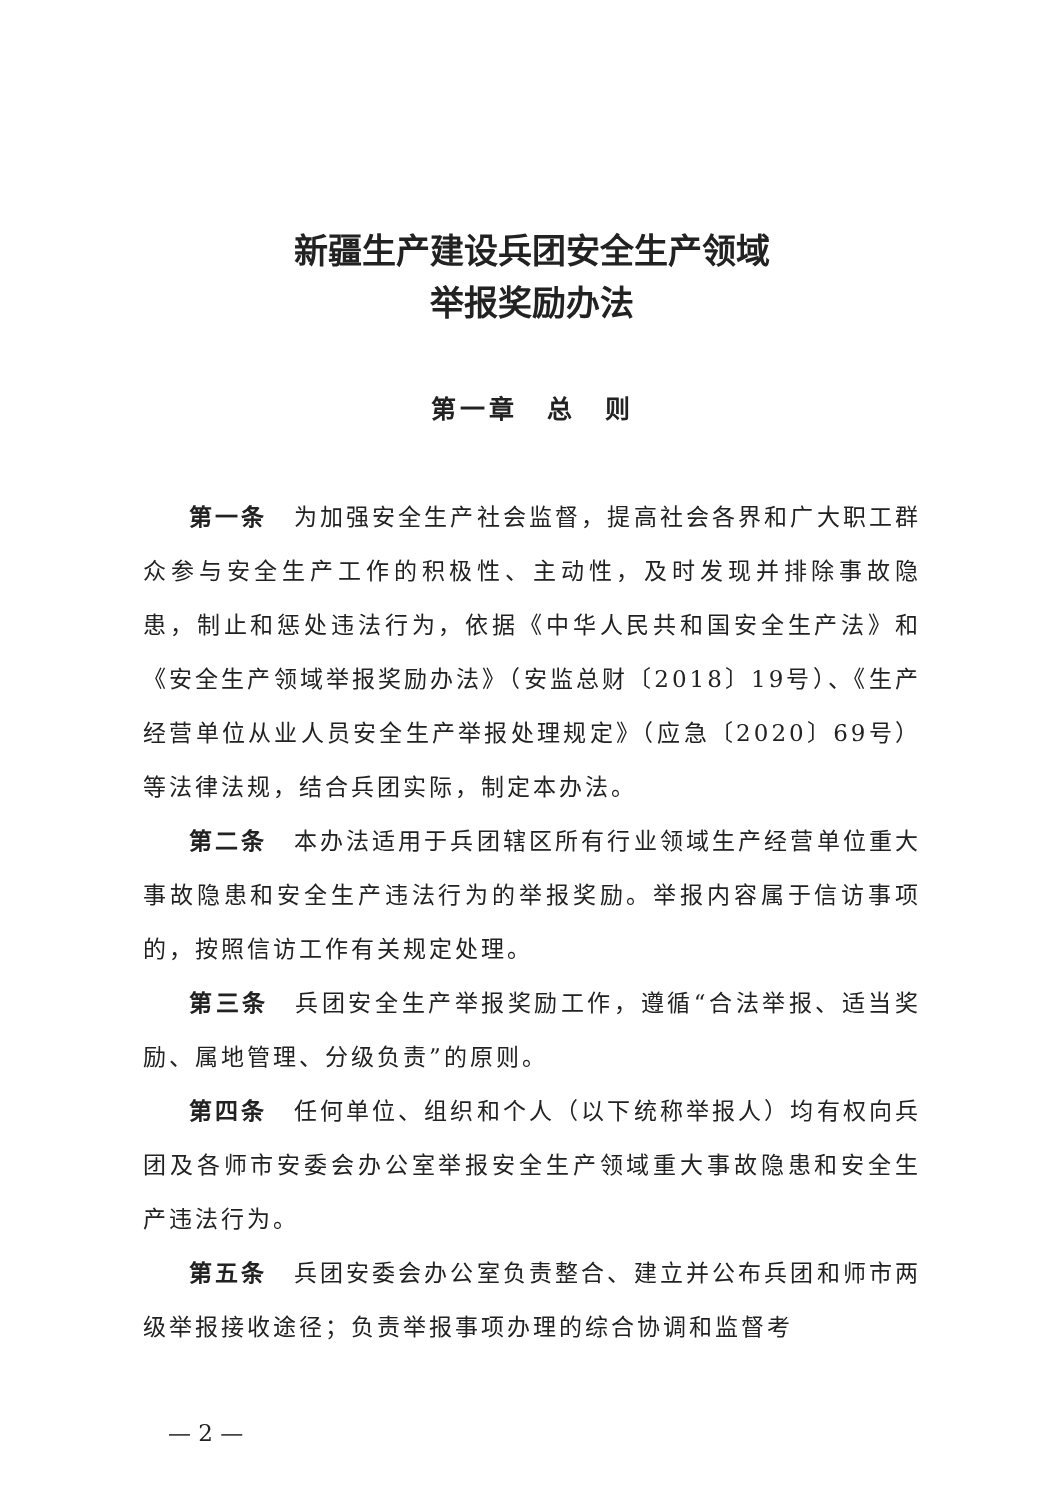新疆生产建设兵团安全生产领域
举报奖励办法
第一章　总　则
第一条　为加强安全生产社会监督，提高社会各界和广大职工群众参与安全生产工作的积极性、主动性，及时发现并排除事故隐患，制止和惩处违法行为，依据《中华人民共和国安全生产法》和《安全生产领域举报奖励办法》（安监总财〔2018〕19号）、《生产经营单位从业人员安全生产举报处理规定》（应急〔2020〕69号）等法律法规，结合兵团实际，制定本办法。
第二条　本办法适用于兵团辖区所有行业领域生产经营单位重大事故隐患和安全生产违法行为的举报奖励。举报内容属于信访事项的，按照信访工作有关规定处理。
第三条　兵团安全生产举报奖励工作，遵循“合法举报、适当奖励、属地管理、分级负责”的原则。
第四条　任何单位、组织和个人（以下统称举报人）均有权向兵团及各师市安委会办公室举报安全生产领域重大事故隐患和安全生产违法行为。
第五条　兵团安委会办公室负责整合、建立并公布兵团和师市两级举报接收途径；负责举报事项办理的综合协调和监督考
— 2 —